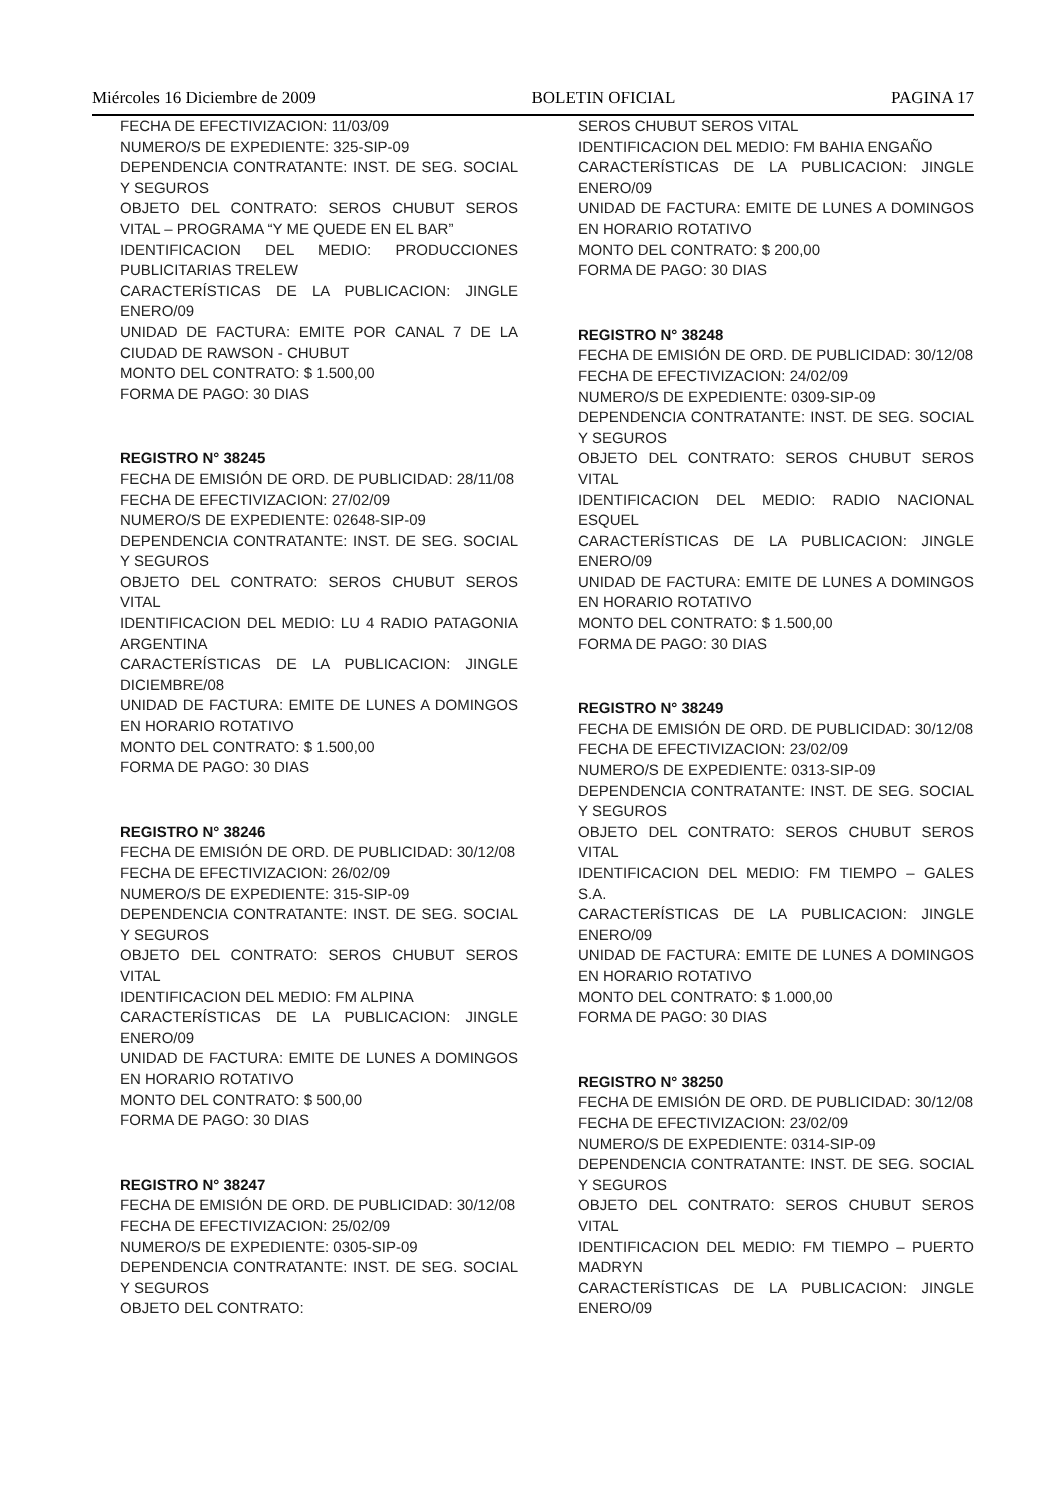Miércoles 16 Diciembre de 2009 BOLETIN OFICIAL PAGINA 17
FECHA DE EFECTIVIZACION: 11/03/09
NUMERO/S DE EXPEDIENTE: 325-SIP-09
DEPENDENCIA CONTRATANTE: INST. DE SEG. SOCIAL Y SEGUROS
OBJETO DEL CONTRATO: SEROS CHUBUT SEROS VITAL – PROGRAMA “Y ME QUEDE EN EL BAR”
IDENTIFICACION DEL MEDIO: PRODUCCIONES PUBLICITARIAS TRELEW
CARACTERÍSTICAS DE LA PUBLICACION: JINGLE ENERO/09
UNIDAD DE FACTURA: EMITE POR CANAL 7 DE LA CIUDAD DE RAWSON - CHUBUT
MONTO DEL CONTRATO: $ 1.500,00
FORMA DE PAGO: 30 DIAS
REGISTRO N° 38245
FECHA DE EMISIÓN DE ORD. DE PUBLICIDAD: 28/11/08
FECHA DE EFECTIVIZACION: 27/02/09
NUMERO/S DE EXPEDIENTE: 02648-SIP-09
DEPENDENCIA CONTRATANTE: INST. DE SEG. SOCIAL Y SEGUROS
OBJETO DEL CONTRATO: SEROS CHUBUT SEROS VITAL
IDENTIFICACION DEL MEDIO: LU 4 RADIO PATAGONIA ARGENTINA
CARACTERÍSTICAS DE LA PUBLICACION: JINGLE DICIEMBRE/08
UNIDAD DE FACTURA: EMITE DE LUNES A DOMINGOS EN HORARIO ROTATIVO
MONTO DEL CONTRATO: $ 1.500,00
FORMA DE PAGO: 30 DIAS
REGISTRO N° 38246
FECHA DE EMISIÓN DE ORD. DE PUBLICIDAD: 30/12/08
FECHA DE EFECTIVIZACION: 26/02/09
NUMERO/S DE EXPEDIENTE: 315-SIP-09
DEPENDENCIA CONTRATANTE: INST. DE SEG. SOCIAL Y SEGUROS
OBJETO DEL CONTRATO: SEROS CHUBUT SEROS VITAL
IDENTIFICACION DEL MEDIO: FM ALPINA
CARACTERÍSTICAS DE LA PUBLICACION: JINGLE ENERO/09
UNIDAD DE FACTURA: EMITE DE LUNES A DOMINGOS EN HORARIO ROTATIVO
MONTO DEL CONTRATO: $ 500,00
FORMA DE PAGO: 30 DIAS
REGISTRO N° 38247
FECHA DE EMISIÓN DE ORD. DE PUBLICIDAD: 30/12/08
FECHA DE EFECTIVIZACION: 25/02/09
NUMERO/S DE EXPEDIENTE: 0305-SIP-09
DEPENDENCIA CONTRATANTE: INST. DE SEG. SOCIAL Y SEGUROS
OBJETO DEL CONTRATO:
SEROS CHUBUT SEROS VITAL
IDENTIFICACION DEL MEDIO: FM BAHIA ENGAÑO
CARACTERÍSTICAS DE LA PUBLICACION: JINGLE ENERO/09
UNIDAD DE FACTURA: EMITE DE LUNES A DOMINGOS EN HORARIO ROTATIVO
MONTO DEL CONTRATO: $ 200,00
FORMA DE PAGO: 30 DIAS
REGISTRO N° 38248
FECHA DE EMISIÓN DE ORD. DE PUBLICIDAD: 30/12/08
FECHA DE EFECTIVIZACION: 24/02/09
NUMERO/S DE EXPEDIENTE: 0309-SIP-09
DEPENDENCIA CONTRATANTE: INST. DE SEG. SOCIAL Y SEGUROS
OBJETO DEL CONTRATO: SEROS CHUBUT SEROS VITAL
IDENTIFICACION DEL MEDIO: RADIO NACIONAL ESQUEL
CARACTERÍSTICAS DE LA PUBLICACION: JINGLE ENERO/09
UNIDAD DE FACTURA: EMITE DE LUNES A DOMINGOS EN HORARIO ROTATIVO
MONTO DEL CONTRATO: $ 1.500,00
FORMA DE PAGO: 30 DIAS
REGISTRO N° 38249
FECHA DE EMISIÓN DE ORD. DE PUBLICIDAD: 30/12/08
FECHA DE EFECTIVIZACION: 23/02/09
NUMERO/S DE EXPEDIENTE: 0313-SIP-09
DEPENDENCIA CONTRATANTE: INST. DE SEG. SOCIAL Y SEGUROS
OBJETO DEL CONTRATO: SEROS CHUBUT SEROS VITAL
IDENTIFICACION DEL MEDIO: FM TIEMPO – GALES S.A.
CARACTERÍSTICAS DE LA PUBLICACION: JINGLE ENERO/09
UNIDAD DE FACTURA: EMITE DE LUNES A DOMINGOS EN HORARIO ROTATIVO
MONTO DEL CONTRATO: $ 1.000,00
FORMA DE PAGO: 30 DIAS
REGISTRO N° 38250
FECHA DE EMISIÓN DE ORD. DE PUBLICIDAD: 30/12/08
FECHA DE EFECTIVIZACION: 23/02/09
NUMERO/S DE EXPEDIENTE: 0314-SIP-09
DEPENDENCIA CONTRATANTE: INST. DE SEG. SOCIAL Y SEGUROS
OBJETO DEL CONTRATO: SEROS CHUBUT SEROS VITAL
IDENTIFICACION DEL MEDIO: FM TIEMPO – PUERTO MADRYN
CARACTERÍSTICAS DE LA PUBLICACION: JINGLE ENERO/09